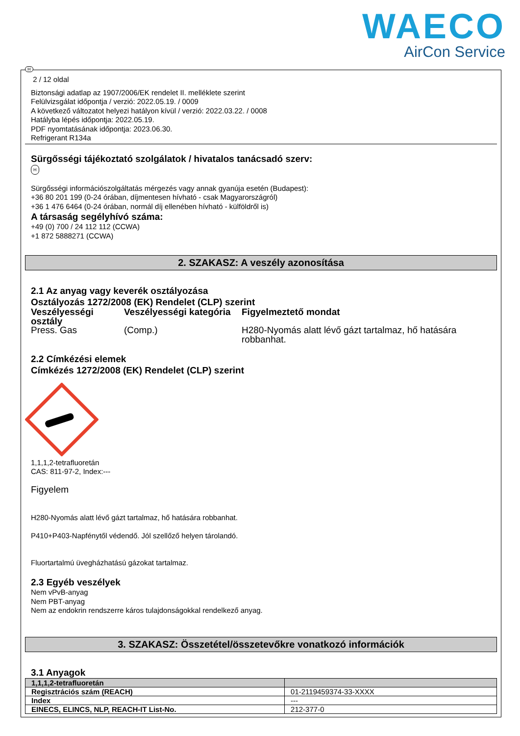WAECO
AirCon Service
H
2 / 12 oldal
Biztonsági adatlap az 1907/2006/EK rendelet II. melléklete szerint
Felülvizsgálat időpontja / verzió: 2022.05.19. / 0009
A következő változatot helyezi hatályon kívül / verzió: 2022.03.22. / 0008
Hatályba lépés időpontja: 2022.05.19.
PDF nyomtatásának időpontja: 2023.06.30.
Refrigerant R134a
Sürgősségi tájékoztató szolgálatok / hivatalos tanácsadó szerv:
H
Sürgősségi információszolgáltatás mérgezés vagy annak gyanúja esetén (Budapest):
+36 80 201 199 (0-24 órában, díjmentesen hívható - csak Magyarországról)
+36 1 476 6464 (0-24 órában, normál díj ellenében hívható - külföldről is)
A társaság segélyhívó száma:
+49 (0) 700 / 24 112 112 (CCWA)
+1 872 5888271 (CCWA)
2. SZAKASZ: A veszély azonosítása
2.1 Az anyag vagy keverék osztályozása
Osztályozás 1272/2008 (EK) Rendelet (CLP) szerint
| Veszélyességi osztály | Veszélyességi kategória | Figyelmeztető mondat |
| --- | --- | --- |
| Press. Gas | (Comp.) | H280-Nyomás alatt lévő gázt tartalmaz, hő hatására robbanhat. |
2.2 Címkézési elemek
Címkézés 1272/2008 (EK) Rendelet (CLP) szerint
1,1,1,2-tetrafluoretán
CAS: 811-97-2, Index:---
Figyelem
H280-Nyomás alatt lévő gázt tartalmaz, hő hatására robbanhat.
P410+P403-Napfénytől védendő. Jól szellőző helyen tárolandó.
Fluortartalmú üvegházhatású gázokat tartalmaz.
2.3 Egyéb veszélyek
Nem vPvB-anyag
Nem PBT-anyag
Nem az endokrin rendszerre káros tulajdonságokkal rendelkező anyag.
3. SZAKASZ: Összetétel/összetevőkre vonatkozó információk
3.1 Anyagok
| 1,1,1,2-tetrafluoretán | |
| Regisztrációs szám (REACH) | 01-2119459374-33-XXXX |
| Index | --- |
| EINECS, ELINCS, NLP, REACH-IT List-No. | 212-377-0 |